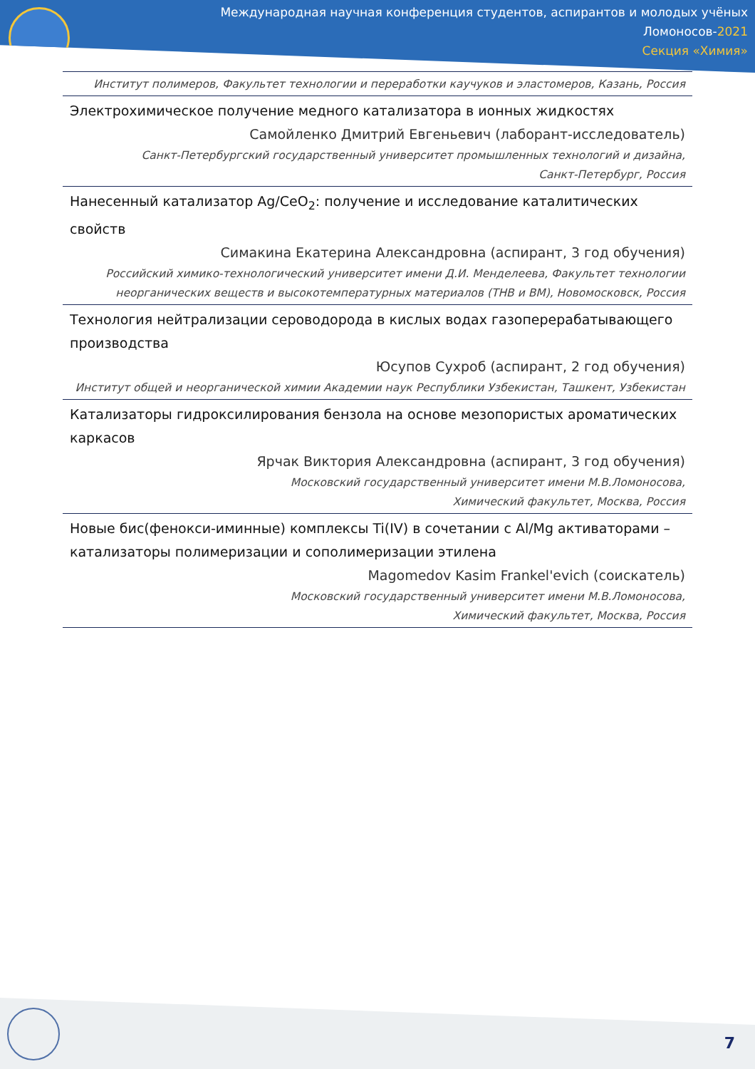Международная научная конференция студентов, аспирантов и молодых учёных
Ломоносов-2021
Секция «Химия»
Институт полимеров, Факультет технологии и переработки каучуков и эластомеров, Казань, Россия
Электрохимическое получение медного катализатора в ионных жидкостях
Самойленко Дмитрий Евгеньевич (лаборант-исследователь)
Санкт-Петербургский государственный университет промышленных технологий и дизайна,
Санкт-Петербург, Россия
Нанесенный катализатор Ag/CeO<sub>2</sub>: получение и исследование каталитических свойств
Симакина Екатерина Александровна (аспирант, 3 год обучения)
Российский химико-технологический университет имени Д.И. Менделеева, Факультет технологии неорганических веществ и высокотемпературных материалов (ТНВ и ВМ), Новомосковск, Россия
Технология нейтрализации сероводорода в кислых водах газоперерабатывающего производства
Юсупов Сухроб (аспирант, 2 год обучения)
Институт общей и неорганической химии Академии наук Республики Узбекистан, Ташкент, Узбекистан
Катализаторы гидроксилирования бензола на основе мезопористых ароматических каркасов
Ярчак Виктория Александровна (аспирант, 3 год обучения)
Московский государственный университет имени М.В.Ломоносова,
Химический факультет, Москва, Россия
Новые бис(фенокси-иминные) комплексы Ti(IV) в сочетании с Al/Mg активаторами – катализаторы полимеризации и сополимеризации этилена
Magomedov Kasim Frankel'evich (соискатель)
Московский государственный университет имени М.В.Ломоносова,
Химический факультет, Москва, Россия
7